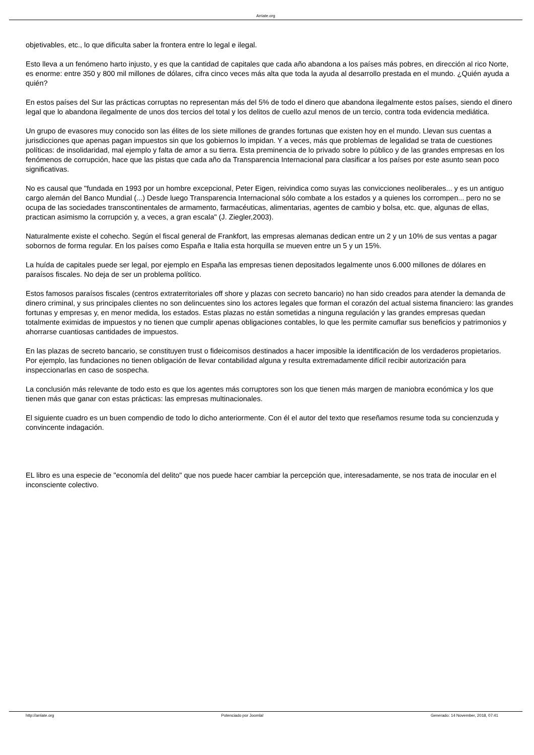Arriate.org
objetivables, etc., lo que dificulta saber la frontera entre lo legal e ilegal.
Esto lleva a un fenómeno harto injusto, y es que la cantidad de capitales que cada año abandona a los países más pobres, en dirección al rico Norte, es enorme: entre 350 y 800 mil millones de dólares, cifra cinco veces más alta que toda la ayuda al desarrollo prestada en el mundo. ¿Quién ayuda a quién?
En estos países del Sur las prácticas corruptas no representan más del 5% de todo el dinero que abandona ilegalmente estos países, siendo el dinero legal que lo abandona ilegalmente de unos dos tercios del total y los delitos de cuello azul menos de un tercio, contra toda evidencia mediática.
Un grupo de evasores muy conocido son las élites de los siete millones de grandes fortunas que existen hoy en el mundo. Llevan sus cuentas a jurisdicciones que apenas pagan impuestos sin que los gobiernos lo impidan. Y a veces, más que problemas de legalidad se trata de cuestiones políticas: de insolidaridad, mal ejemplo y falta de amor a su tierra. Esta preminencia de lo privado sobre lo público y de las grandes empresas en los fenómenos de corrupción, hace que las pistas que cada año da Transparencia Internacional para clasificar a los países por este asunto sean poco significativas.
No es causal que "fundada en 1993 por un hombre excepcional, Peter Eigen, reivindica como suyas las convicciones neoliberales... y es un antiguo cargo alemán del Banco Mundial (...) Desde luego Transparencia Internacional sólo combate a los estados y a quienes los corrompen... pero no se ocupa de las sociedades transcontinentales de armamento, farmacéuticas, alimentarias, agentes de cambio y bolsa, etc. que, algunas de ellas, practican asimismo la corrupción y, a veces, a gran escala" (J. Ziegler,2003).
Naturalmente existe el cohecho. Según el fiscal general de Frankfort, las empresas alemanas dedican entre un 2 y un 10% de sus ventas a pagar sobornos de forma regular. En los países como España e Italia esta horquilla se mueven entre un 5 y un 15%.
La huída de capitales puede ser legal, por ejemplo en España las empresas tienen depositados legalmente unos 6.000 millones de dólares en paraísos fiscales. No deja de ser un problema político.
Estos famosos paraísos fiscales (centros extraterritoriales off shore y plazas con secreto bancario) no han sido creados para atender la demanda de dinero criminal, y sus principales clientes no son delincuentes sino los actores legales que forman el corazón del actual sistema financiero: las grandes fortunas y empresas y, en menor medida, los estados. Estas plazas no están sometidas a ninguna regulación y las grandes empresas quedan totalmente eximidas de impuestos y no tienen que cumplir apenas obligaciones contables, lo que les permite camuflar sus beneficios y patrimonios y ahorrarse cuantiosas cantidades de impuestos.
En las plazas de secreto bancario, se constituyen trust o fideicomisos destinados a hacer imposible la identificación de los verdaderos propietarios. Por ejemplo, las fundaciones no tienen obligación de llevar contabilidad alguna y resulta extremadamente difícil recibir autorización para inspeccionarlas en caso de sospecha.
La conclusión más relevante de todo esto es que los agentes más corruptores son los que tienen más margen de maniobra económica y los que tienen más que ganar con estas prácticas: las empresas multinacionales.
El siguiente cuadro es un buen compendio de todo lo dicho anteriormente. Con él el autor del texto que reseñamos resume toda su concienzuda y convincente indagación.
EL libro es una especie de "economía del delito" que nos puede hacer cambiar la percepción que, interesadamente, se nos trata de inocular en el inconsciente colectivo.
http://arriate.org Potenciado por Joomla! Generado: 14 November, 2018, 07:41